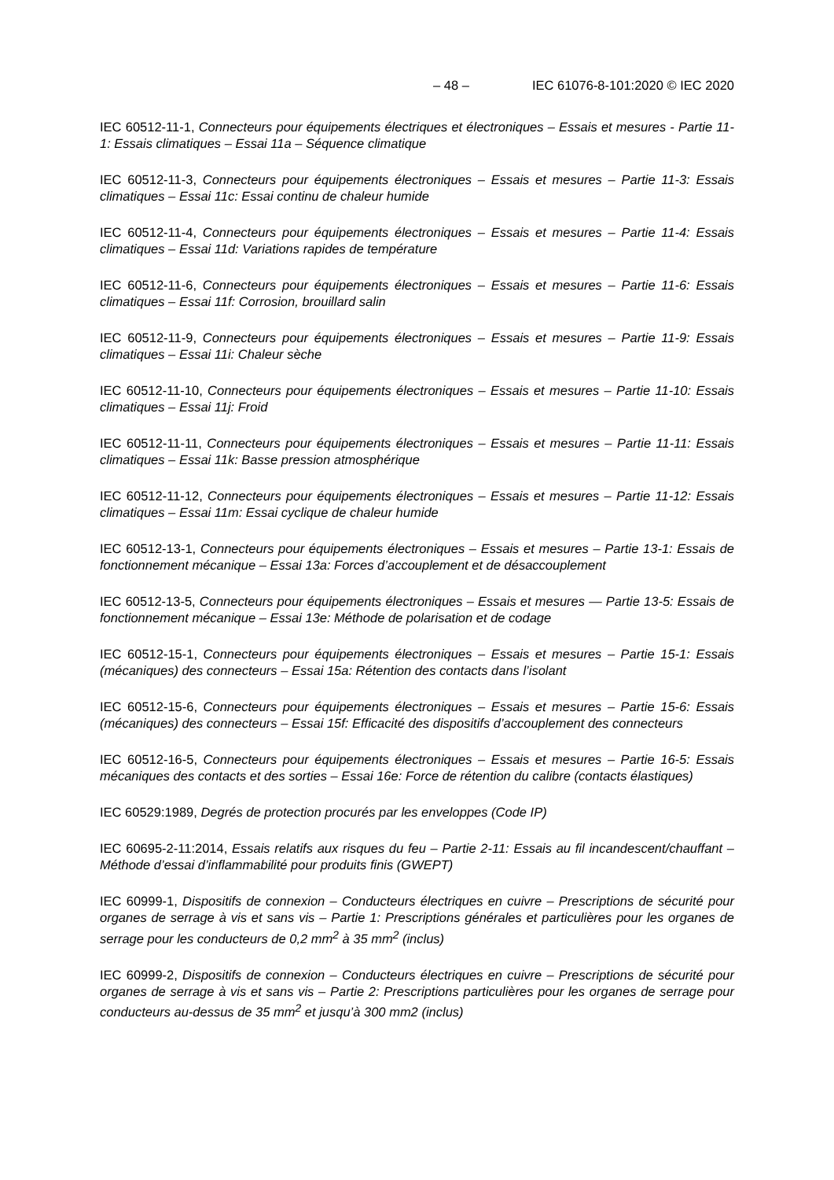– 48 – IEC 61076-8-101:2020 © IEC 2020
IEC 60512-11-1, Connecteurs pour équipements électriques et électroniques – Essais et mesures - Partie 11-1: Essais climatiques – Essai 11a – Séquence climatique
IEC 60512-11-3, Connecteurs pour équipements électroniques – Essais et mesures – Partie 11-3: Essais climatiques – Essai 11c: Essai continu de chaleur humide
IEC 60512-11-4, Connecteurs pour équipements électroniques – Essais et mesures – Partie 11-4: Essais climatiques – Essai 11d: Variations rapides de température
IEC 60512-11-6, Connecteurs pour équipements électroniques – Essais et mesures – Partie 11-6: Essais climatiques – Essai 11f: Corrosion, brouillard salin
IEC 60512-11-9, Connecteurs pour équipements électroniques – Essais et mesures – Partie 11-9: Essais climatiques – Essai 11i: Chaleur sèche
IEC 60512-11-10, Connecteurs pour équipements électroniques – Essais et mesures – Partie 11-10: Essais climatiques – Essai 11j: Froid
IEC 60512-11-11, Connecteurs pour équipements électroniques – Essais et mesures – Partie 11-11: Essais climatiques – Essai 11k: Basse pression atmosphérique
IEC 60512-11-12, Connecteurs pour équipements électroniques – Essais et mesures – Partie 11-12: Essais climatiques – Essai 11m: Essai cyclique de chaleur humide
IEC 60512-13-1, Connecteurs pour équipements électroniques – Essais et mesures – Partie 13-1: Essais de fonctionnement mécanique – Essai 13a: Forces d’accouplement et de désaccouplement
IEC 60512-13-5, Connecteurs pour équipements électroniques – Essais et mesures — Partie 13-5: Essais de fonctionnement mécanique – Essai 13e: Méthode de polarisation et de codage
IEC 60512-15-1, Connecteurs pour équipements électroniques – Essais et mesures – Partie 15-1: Essais (mécaniques) des connecteurs – Essai 15a: Rétention des contacts dans l’isolant
IEC 60512-15-6, Connecteurs pour équipements électroniques – Essais et mesures – Partie 15-6: Essais (mécaniques) des connecteurs – Essai 15f: Efficacité des dispositifs d’accouplement des connecteurs
IEC 60512-16-5, Connecteurs pour équipements électroniques – Essais et mesures – Partie 16-5: Essais mécaniques des contacts et des sorties – Essai 16e: Force de rétention du calibre (contacts élastiques)
IEC 60529:1989, Degrés de protection procurés par les enveloppes (Code IP)
IEC 60695-2-11:2014, Essais relatifs aux risques du feu – Partie 2-11: Essais au fil incandescent/chauffant – Méthode d’essai d’inflammabilité pour produits finis (GWEPT)
IEC 60999-1, Dispositifs de connexion – Conducteurs électriques en cuivre – Prescriptions de sécurité pour organes de serrage à vis et sans vis – Partie 1: Prescriptions générales et particulières pour les organes de serrage pour les conducteurs de 0,2 mm<sup>2</sup> à 35 mm<sup>2</sup> (inclus)
IEC 60999-2, Dispositifs de connexion – Conducteurs électriques en cuivre – Prescriptions de sécurité pour organes de serrage à vis et sans vis – Partie 2: Prescriptions particulières pour les organes de serrage pour conducteurs au-dessus de 35 mm<sup>2</sup> et jusqu’à 300 mm2 (inclus)